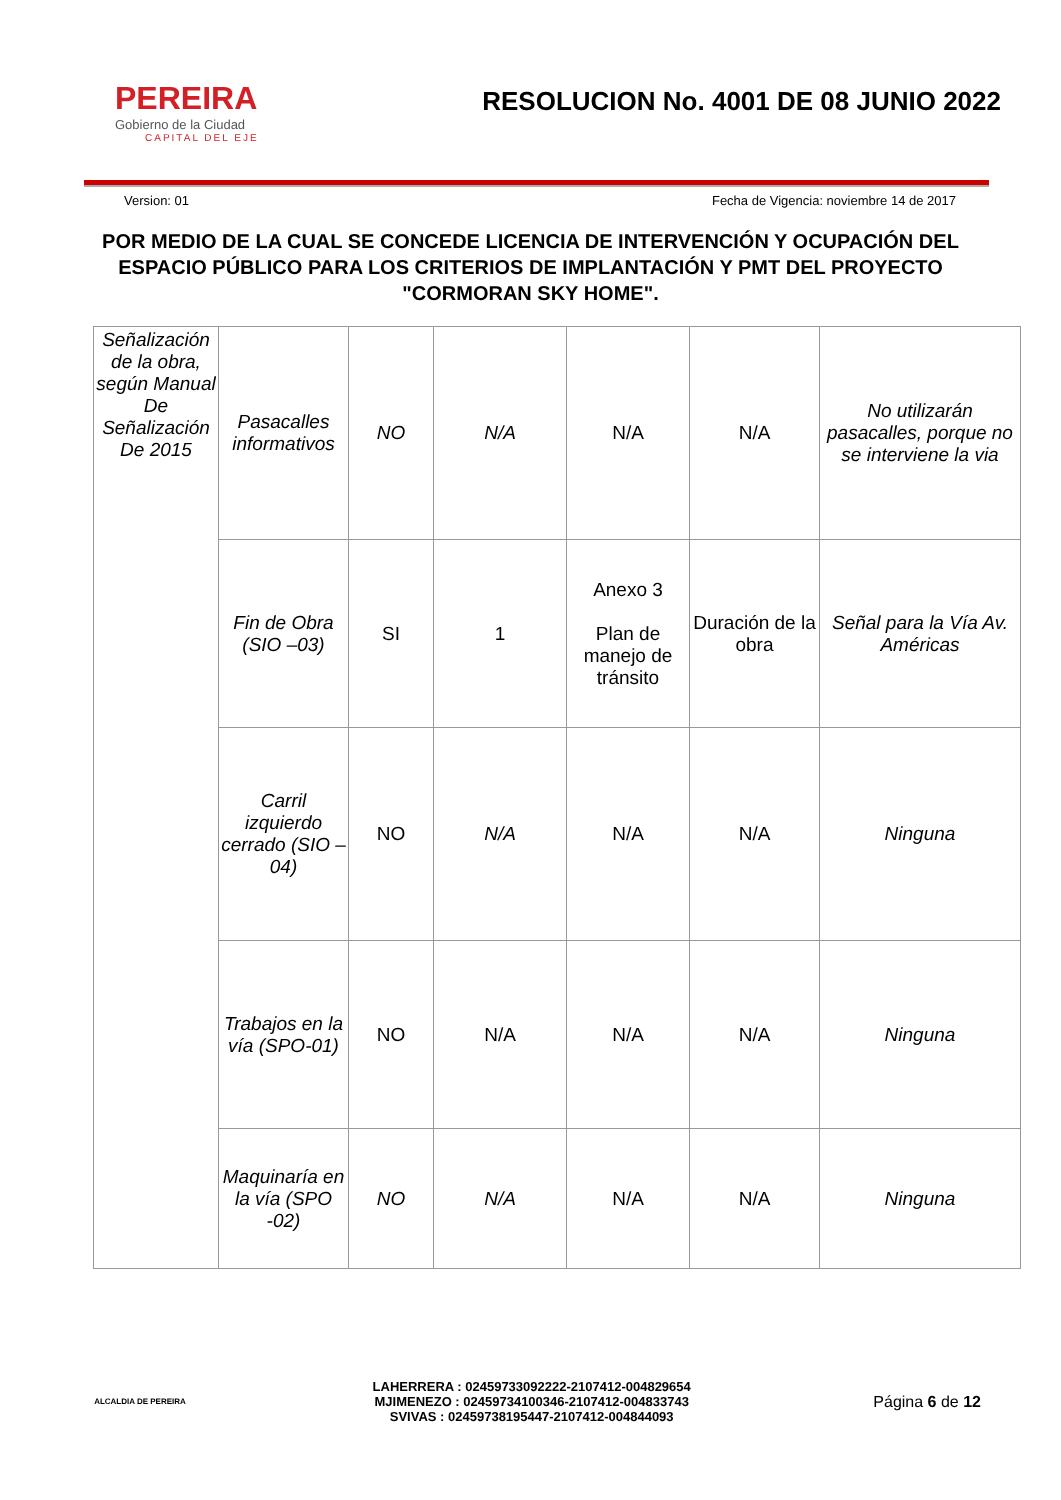PEREIRA
Gobierno de la Ciudad
CAPITAL DEL EJE
RESOLUCION No. 4001 DE 08 JUNIO 2022
Version: 01 Fecha de Vigencia: noviembre 14 de 2017
POR MEDIO DE LA CUAL SE CONCEDE LICENCIA DE INTERVENCIÓN Y OCUPACIÓN DEL ESPACIO PÚBLICO PARA LOS CRITERIOS DE IMPLANTACIÓN Y PMT DEL PROYECTO "CORMORAN SKY HOME".
| Señalización de la obra, según Manual De Señalización De 2015 | Pasacalles informativos | NO | N/A | N/A | N/A | No utilizarán pasacalles, porque no se interviene la via |
| | Fin de Obra (SIO –03) | SI | 1 | Anexo 3 Plan de manejo de tránsito | Duración de la obra | Señal para la Vía Av. Américas |
| | Carril izquierdo cerrado (SIO –04) | NO | N/A | N/A | N/A | Ninguna |
| | Trabajos en la vía (SPO-01) | NO | N/A | N/A | N/A | Ninguna |
| | Maquinaría en la vía (SPO -02) | NO | N/A | N/A | N/A | Ninguna |
ALCALDIA DE PEREIRA
LAHERRERA : 02459733092222-2107412-004829654
MJIMENEZO : 02459734100346-2107412-004833743
SVIVAS : 02459738195447-2107412-004844093
Página 6 de 12